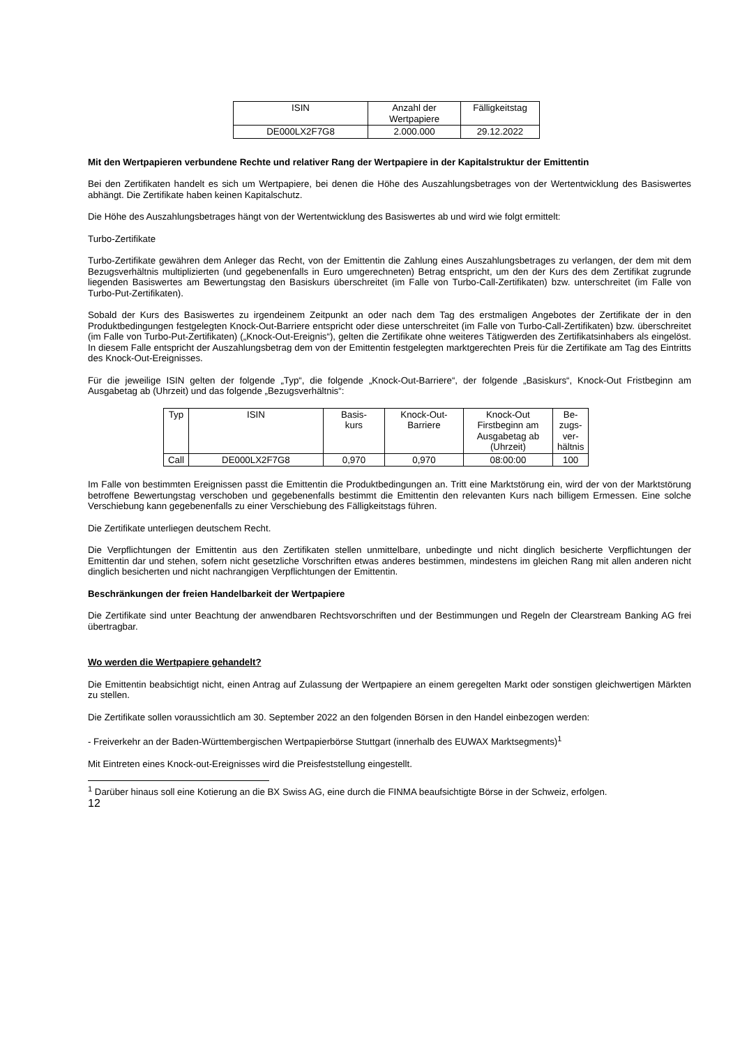| ISIN | Anzahl der Wertpapiere | Fälligkeitstag |
| --- | --- | --- |
| DE000LX2F7G8 | 2.000.000 | 29.12.2022 |
Mit den Wertpapieren verbundene Rechte und relativer Rang der Wertpapiere in der Kapitalstruktur der Emittentin
Bei den Zertifikaten handelt es sich um Wertpapiere, bei denen die Höhe des Auszahlungsbetrages von der Wertentwicklung des Basiswertes abhängt. Die Zertifikate haben keinen Kapitalschutz.
Die Höhe des Auszahlungsbetrages hängt von der Wertentwicklung des Basiswertes ab und wird wie folgt ermittelt:
Turbo-Zertifikate
Turbo-Zertifikate gewähren dem Anleger das Recht, von der Emittentin die Zahlung eines Auszahlungsbetrages zu verlangen, der dem mit dem Bezugsverhältnis multiplizierten (und gegebenenfalls in Euro umgerechneten) Betrag entspricht, um den der Kurs des dem Zertifikat zugrunde liegenden Basiswertes am Bewertungstag den Basiskurs überschreitet (im Falle von Turbo-Call-Zertifikaten) bzw. unterschreitet (im Falle von Turbo-Put-Zertifikaten).
Sobald der Kurs des Basiswertes zu irgendeinem Zeitpunkt an oder nach dem Tag des erstmaligen Angebotes der Zertifikate der in den Produktbedingungen festgelegten Knock-Out-Barriere entspricht oder diese unterschreitet (im Falle von Turbo-Call-Zertifikaten) bzw. überschreitet (im Falle von Turbo-Put-Zertifikaten) („Knock-Out-Ereignis“), gelten die Zertifikate ohne weiteres Tätigwerden des Zertifikatsinhabers als eingelöst. In diesem Falle entspricht der Auszahlungsbetrag dem von der Emittentin festgelegten marktgerechten Preis für die Zertifikate am Tag des Eintritts des Knock-Out-Ereignisses.
Für die jeweilige ISIN gelten der folgende „Typ“, die folgende „Knock-Out-Barriere“, der folgende „Basiskurs“, Knock-Out Fristbeginn am Ausgabetag ab (Uhrzeit) und das folgende „Bezugsverhältnis“:
| Typ | ISIN | Basis- kurs | Knock-Out- Barriere | Knock-Out Firstbeginn am Ausgabetag ab (Uhrzeit) | Be- zugs- ver- hältnis |
| --- | --- | --- | --- | --- | --- |
| Call | DE000LX2F7G8 | 0,970 | 0,970 | 08:00:00 | 100 |
Im Falle von bestimmten Ereignissen passt die Emittentin die Produktbedingungen an. Tritt eine Marktstörung ein, wird der von der Marktstörung betroffene Bewertungstag verschoben und gegebenenfalls bestimmt die Emittentin den relevanten Kurs nach billigem Ermessen. Eine solche Verschiebung kann gegebenenfalls zu einer Verschiebung des Fälligkeitstags führen.
Die Zertifikate unterliegen deutschem Recht.
Die Verpflichtungen der Emittentin aus den Zertifikaten stellen unmittelbare, unbedingte und nicht dinglich besicherte Verpflichtungen der Emittentin dar und stehen, sofern nicht gesetzliche Vorschriften etwas anderes bestimmen, mindestens im gleichen Rang mit allen anderen nicht dinglich besicherten und nicht nachrangigen Verpflichtungen der Emittentin.
Beschränkungen der freien Handelbarkeit der Wertpapiere
Die Zertifikate sind unter Beachtung der anwendbaren Rechtsvorschriften und der Bestimmungen und Regeln der Clearstream Banking AG frei übertragbar.
Wo werden die Wertpapiere gehandelt?
Die Emittentin beabsichtigt nicht, einen Antrag auf Zulassung der Wertpapiere an einem geregelten Markt oder sonstigen gleichwertigen Märkten zu stellen.
Die Zertifikate sollen voraussichtlich am 30. September 2022 an den folgenden Börsen in den Handel einbezogen werden:
- Freiverkehr an der Baden-Württembergischen Wertpapierbörse Stuttgart (innerhalb des EUWAX Marktsegments)<sup>1</sup>
Mit Eintreten eines Knock-out-Ereignisses wird die Preisfeststellung eingestellt.
<sup>1</sup> Darüber hinaus soll eine Kotierung an die BX Swiss AG, eine durch die FINMA beaufsichtigte Börse in der Schweiz, erfolgen.
12